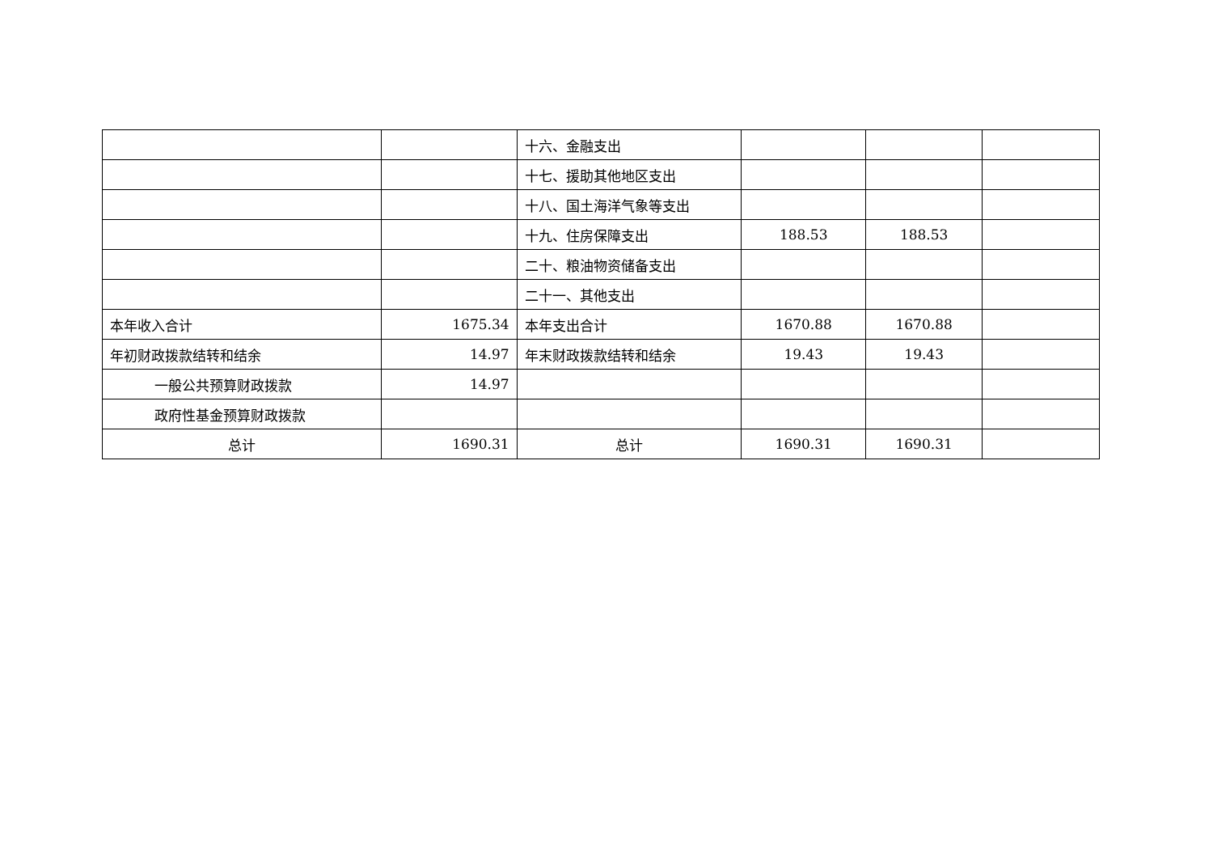| | | 十六、金融支出 | | | |
| | | 十七、援助其他地区支出 | | | |
| | | 十八、国土海洋气象等支出 | | | |
| | | 十九、住房保障支出 | 188.53 | 188.53 | |
| | | 二十、粮油物资储备支出 | | | |
| | | 二十一、其他支出 | | | |
| 本年收入合计 | 1675.34 | 本年支出合计 | 1670.88 | 1670.88 | |
| 年初财政拨款结转和结余 | 14.97 | 年末财政拨款结转和结余 | 19.43 | 19.43 | |
| 一般公共预算财政拨款 | 14.97 | | | | |
| 政府性基金预算财政拨款 | | | | | |
| 总计 | 1690.31 | 总计 | 1690.31 | 1690.31 | |